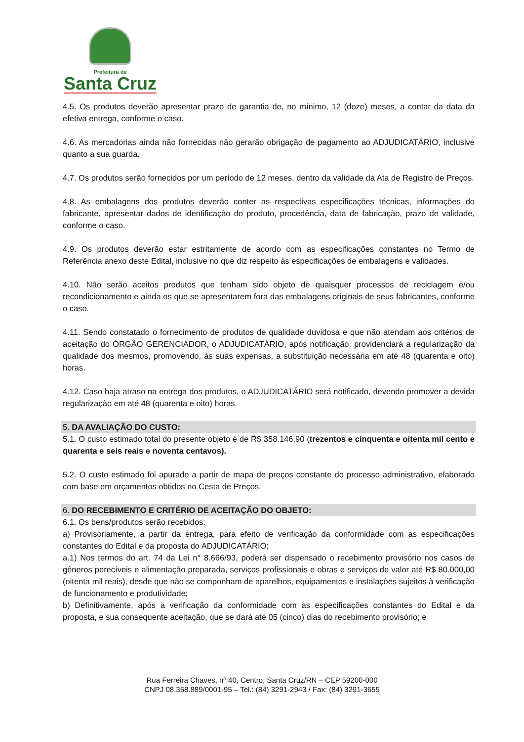Prefeitura de
Santa Cruz
4.5. Os produtos deverão apresentar prazo de garantia de, no mínimo, 12 (doze) meses, a contar da data da efetiva entrega, conforme o caso.
4.6. As mercadorias ainda não fornecidas não gerarão obrigação de pagamento ao ADJUDICATÁRIO, inclusive quanto a sua guarda.
4.7. Os produtos serão fornecidos por um período de 12 meses, dentro da validade da Ata de Registro de Preços.
4.8. As embalagens dos produtos deverão conter as respectivas especificações técnicas, informações do fabricante, apresentar dados de identificação do produto, procedência, data de fabricação, prazo de validade, conforme o caso.
4.9. Os produtos deverão estar estritamente de acordo com as especificações constantes no Termo de Referência anexo deste Edital, inclusive no que diz respeito às especificações de embalagens e validades.
4.10. Não serão aceitos produtos que tenham sido objeto de quaisquer processos de reciclagem e/ou recondicionamento e ainda os que se apresentarem fora das embalagens originais de seus fabricantes, conforme o caso.
4.11. Sendo constatado o fornecimento de produtos de qualidade duvidosa e que não atendam aos critérios de aceitação do ÓRGÃO GERENCIADOR, o ADJUDICATÁRIO, após notificação, providenciará a regularização da qualidade dos mesmos, promovendo, às suas expensas, a substituição necessária em até 48 (quarenta e oito) horas.
4.12. Caso haja atraso na entrega dos produtos, o ADJUDICATÁRIO será notificado, devendo promover a devida regularização em até 48 (quarenta e oito) horas.
5. DA AVALIAÇÃO DO CUSTO:
5.1. O custo estimado total do presente objeto é de R$ 358.146,90 (trezentos e cinquenta e oitenta mil cento e quarenta e seis reais e noventa centavos).
5.2. O custo estimado foi apurado a partir de mapa de preços constante do processo administrativo, elaborado com base em orçamentos obtidos no Cesta de Preços.
6. DO RECEBIMENTO E CRITÉRIO DE ACEITAÇÃO DO OBJETO:
6.1. Os bens/produtos serão recebidos:
a) Provisoriamente, a partir da entrega, para efeito de verificação da conformidade com as especificações constantes do Edital e da proposta do ADJUDICATÁRIO;
a.1) Nos termos do art. 74 da Lei n° 8.666/93, poderá ser dispensado o recebimento provisório nos casos de gêneros perecíveis e alimentação preparada, serviços profissionais e obras e serviços de valor até R$ 80.000,00 (oitenta mil reais), desde que não se componham de aparelhos, equipamentos e instalações sujeitos à verificação de funcionamento e produtividade;
b) Definitivamente, após a verificação da conformidade com as especificações constantes do Edital e da proposta, e sua consequente aceitação, que se dará até 05 (cinco) dias do recebimento provisório; e
Rua Ferreira Chaves, nº 40, Centro, Santa Cruz/RN – CEP 59200-000
CNPJ 08.358.889/0001-95 – Tel.: (84) 3291-2943 / Fax: (84) 3291-3655